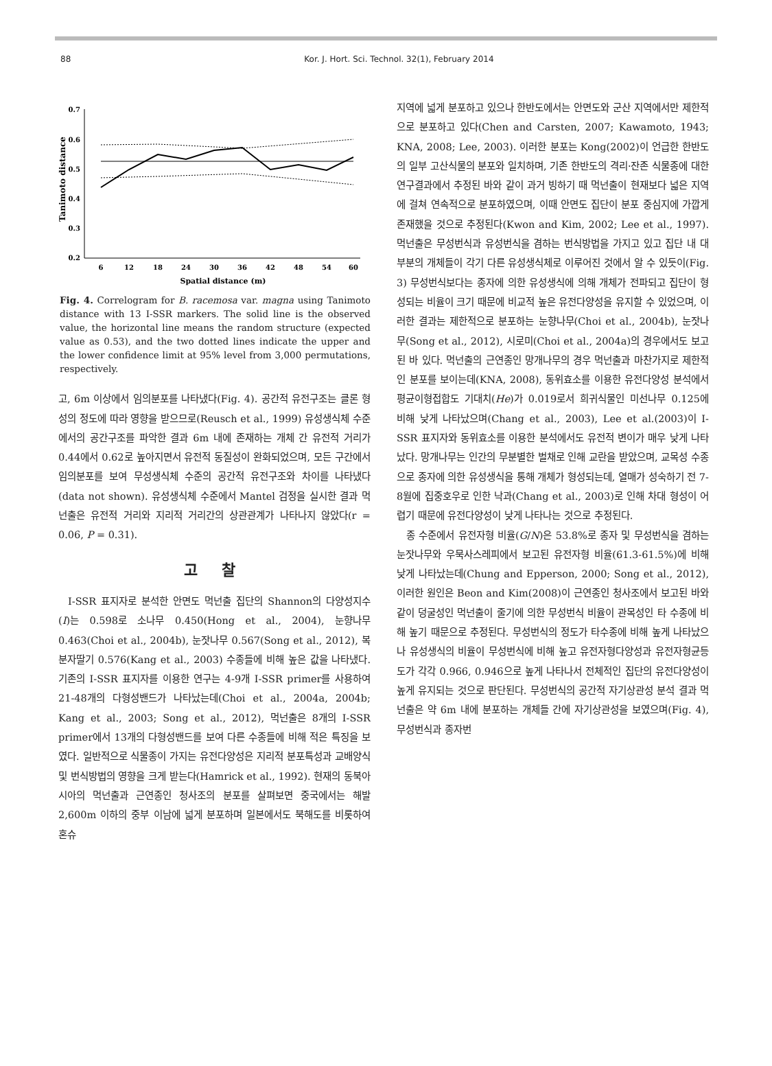88 Kor. J. Hort. Sci. Technol. 32(1), February 2014
Tanimoto distance
0.7
0.6
0.5
0.4
0.3
0.2
6
12
18
24
30
36
42
48
54
60
Spatial distance (m)
Fig. 4. Correlogram for B. racemosa var. magna using Tanimoto distance with 13 I-SSR markers. The solid line is the observed value, the horizontal line means the random structure (expected value as 0.53), and the two dotted lines indicate the upper and the lower confidence limit at 95% level from 3,000 permutations, respectively.
고, 6m 이상에서 임의분포를 나타냈다(Fig. 4). 공간적 유전구조는 클론 형성의 정도에 따라 영향을 받으므로(Reusch et al., 1999) 유성생식체 수준에서의 공간구조를 파악한 결과 6m 내에 존재하는 개체 간 유전적 거리가 0.44에서 0.62로 높아지면서 유전적 동질성이 완화되었으며, 모든 구간에서 임의분포를 보여 무성생식체 수준의 공간적 유전구조와 차이를 나타냈다(data not shown). 유성생식체 수준에서 Mantel 검정을 실시한 결과 먹넌출은 유전적 거리와 지리적 거리간의 상관관계가 나타나지 않았다(r = 0.06, P = 0.31).
고 찰
I-SSR 표지자로 분석한 안면도 먹넌출 집단의 Shannon의 다양성지수(I)는 0.598로 소나무 0.450(Hong et al., 2004), 눈향나무 0.463(Choi et al., 2004b), 눈잣나무 0.567(Song et al., 2012), 복분자딸기 0.576(Kang et al., 2003) 수종들에 비해 높은 값을 나타냈다. 기존의 I-SSR 표지자를 이용한 연구는 4-9개 I-SSR primer를 사용하여 21-48개의 다형성밴드가 나타났는데(Choi et al., 2004a, 2004b; Kang et al., 2003; Song et al., 2012), 먹넌출은 8개의 I-SSR primer에서 13개의 다형성밴드를 보여 다른 수종들에 비해 적은 특징을 보였다. 일반적으로 식물종이 가지는 유전다양성은 지리적 분포특성과 교배양식 및 번식방법의 영향을 크게 받는다(Hamrick et al., 1992). 현재의 동북아시아의 먹넌출과 근연종인 청사조의 분포를 살펴보면 중국에서는 해발 2,600m 이하의 중부 이남에 넓게 분포하며 일본에서도 북해도를 비롯하여 혼슈
지역에 넓게 분포하고 있으나 한반도에서는 안면도와 군산 지역에서만 제한적으로 분포하고 있다(Chen and Carsten, 2007; Kawamoto, 1943; KNA, 2008; Lee, 2003). 이러한 분포는 Kong(2002)이 언급한 한반도의 일부 고산식물의 분포와 일치하며, 기존 한반도의 격리·잔존 식물종에 대한 연구결과에서 추정된 바와 같이 과거 빙하기 때 먹넌출이 현재보다 넓은 지역에 걸쳐 연속적으로 분포하였으며, 이때 안면도 집단이 분포 중심지에 가깝게 존재했을 것으로 추정된다(Kwon and Kim, 2002; Lee et al., 1997). 먹넌출은 무성번식과 유성번식을 겸하는 번식방법을 가지고 있고 집단 내 대부분의 개체들이 각기 다른 유성생식체로 이루어진 것에서 알 수 있듯이(Fig. 3) 무성번식보다는 종자에 의한 유성생식에 의해 개체가 전파되고 집단이 형성되는 비율이 크기 때문에 비교적 높은 유전다양성을 유지할 수 있었으며, 이러한 결과는 제한적으로 분포하는 눈향나무(Choi et al., 2004b), 눈잣나무(Song et al., 2012), 시로미(Choi et al., 2004a)의 경우에서도 보고된 바 있다. 먹넌출의 근연종인 망개나무의 경우 먹넌출과 마찬가지로 제한적인 분포를 보이는데(KNA, 2008), 동위효소를 이용한 유전다양성 분석에서 평균이형접합도 기대치(He)가 0.019로서 희귀식물인 미선나무 0.125에 비해 낮게 나타났으며(Chang et al., 2003), Lee et al.(2003)이 I-SSR 표지자와 동위효소를 이용한 분석에서도 유전적 변이가 매우 낮게 나타났다. 망개나무는 인간의 무분별한 벌채로 인해 교란을 받았으며, 교목성 수종으로 종자에 의한 유성생식을 통해 개체가 형성되는데, 열매가 성숙하기 전 7-8월에 집중호우로 인한 낙과(Chang et al., 2003)로 인해 차대 형성이 어렵기 때문에 유전다양성이 낮게 나타나는 것으로 추정된다.
종 수준에서 유전자형 비율(G/N)은 53.8%로 종자 및 무성번식을 겸하는 눈잣나무와 우묵사스레피에서 보고된 유전자형 비율(61.3-61.5%)에 비해 낮게 나타났는데(Chung and Epperson, 2000; Song et al., 2012), 이러한 원인은 Beon and Kim(2008)이 근연종인 청사조에서 보고된 바와 같이 덩굴성인 먹넌출이 줄기에 의한 무성번식 비율이 관목성인 타 수종에 비해 높기 때문으로 추정된다. 무성번식의 정도가 타수종에 비해 높게 나타났으나 유성생식의 비율이 무성번식에 비해 높고 유전자형다양성과 유전자형균등도가 각각 0.966, 0.946으로 높게 나타나서 전체적인 집단의 유전다양성이 높게 유지되는 것으로 판단된다. 무성번식의 공간적 자기상관성 분석 결과 먹넌출은 약 6m 내에 분포하는 개체들 간에 자기상관성을 보였으며(Fig. 4), 무성번식과 종자번